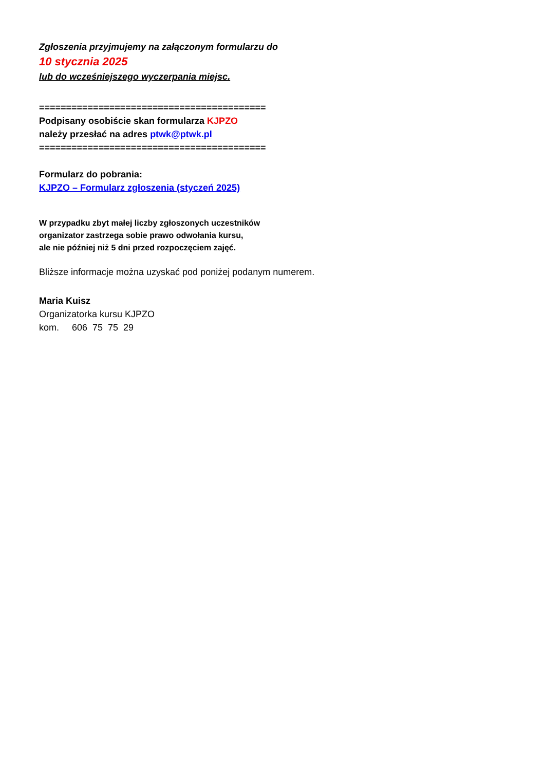Zgłoszenia przyjmujemy na załączonym formularzu do
10 stycznia 2025
lub do wcześniejszego wyczerpania miejsc.
==========================================
Podpisany osobiście skan formularza KJPZO
należy przesłać na adres ptwk@ptwk.pl
==========================================
Formularz do pobrania:
KJPZO – Formularz zgłoszenia (styczeń 2025)
W przypadku zbyt małej liczby zgłoszonych uczestników
organizator zastrzega sobie prawo odwołania kursu,
ale nie później niż 5 dni przed rozpoczęciem zajęć.
Bliższe informacje można uzyskać pod poniżej podanym numerem.
Maria Kuisz
Organizatorka kursu KJPZO
kom. 606 75 75 29